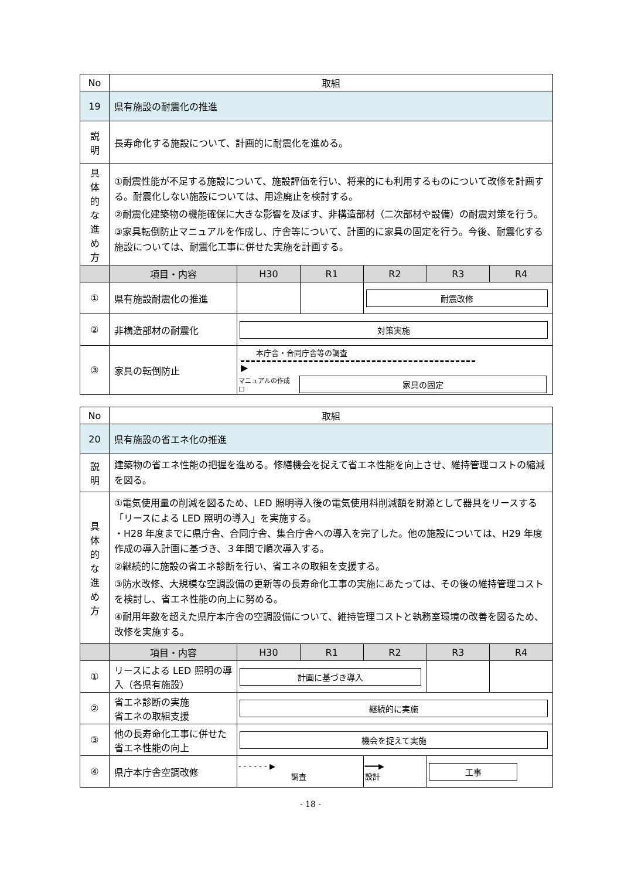| No | 取組 | | | | | |
| 19 | 県有施設の耐震化の推進 | | | | | |
| 説 明 | 長寿命化する施設について、計画的に耐震化を進める。 | | | | | |
| 具 体 的 な 進 め 方 | ①耐震性能が不足する施設について、施設評価を行い、将来的にも利用するものについて改修を計画する。耐震化しない施設については、用途廃止を検討する。 ②耐震化建築物の機能確保に大きな影響を及ぼす、非構造部材（二次部材や設備）の耐震対策を行う。 ③家具転倒防止マニュアルを作成し、庁舎等について、計画的に家具の固定を行う。今後、耐震化する施設については、耐震化工事に併せた実施を計画する。 | | | | | |
| | 項目・内容 | H30 | R1 | R2 | R3 | R4 |
| ① | 県有施設耐震化の推進 | | | 耐震改修 | | |
| ② | 非構造部材の耐震化 | 対策実施 | | | | |
| ③ | 家具の転倒防止 | 本庁舎・合同庁舎等の調査 ▶ マニュアルの作成 □ 家具の固定 | | | | |
| No | 取組 | | | | | |
| 20 | 県有施設の省エネ化の推進 | | | | | |
| 説 明 | 建築物の省エネ性能の把握を進める。修繕機会を捉えて省エネ性能を向上させ、維持管理コストの縮減を図る。 | | | | | |
| 具 体 的 な 進 め 方 | ①電気使用量の削減を図るため、LED 照明導入後の電気使用料削減額を財源として器具をリースする「リースによる LED 照明の導入」を実施する。 ・H28 年度までに県庁舎、合同庁舎、集合庁舎への導入を完了した。他の施設については、H29 年度作成の導入計画に基づき、３年間で順次導入する。 ②継続的に施設の省エネ診断を行い、省エネの取組を支援する。 ③防水改修、大規模な空調設備の更新等の長寿命化工事の実施にあたっては、その後の維持管理コストを検討し、省エネ性能の向上に努める。 ④耐用年数を超えた県庁本庁舎の空調設備について、維持管理コストと執務室環境の改善を図るため、改修を実施する。 | | | | | |
| | 項目・内容 | H30 | R1 | R2 | R3 | R4 |
| ① | リースによる LED 照明の導入（各県有施設） | 計画に基づき導入 | | | | |
| ② | 省エネ診断の実施 省エネの取組支援 | 継続的に実施 | | | | |
| ③ | 他の長寿命化工事に併せた省エネ性能の向上 | 機会を捉えて実施 | | | | |
| ④ | 県庁本庁舎空調改修 | - - - - - - ▶ 調査 | | ━━━▶ 設計 | 工事 | |
- 18 -